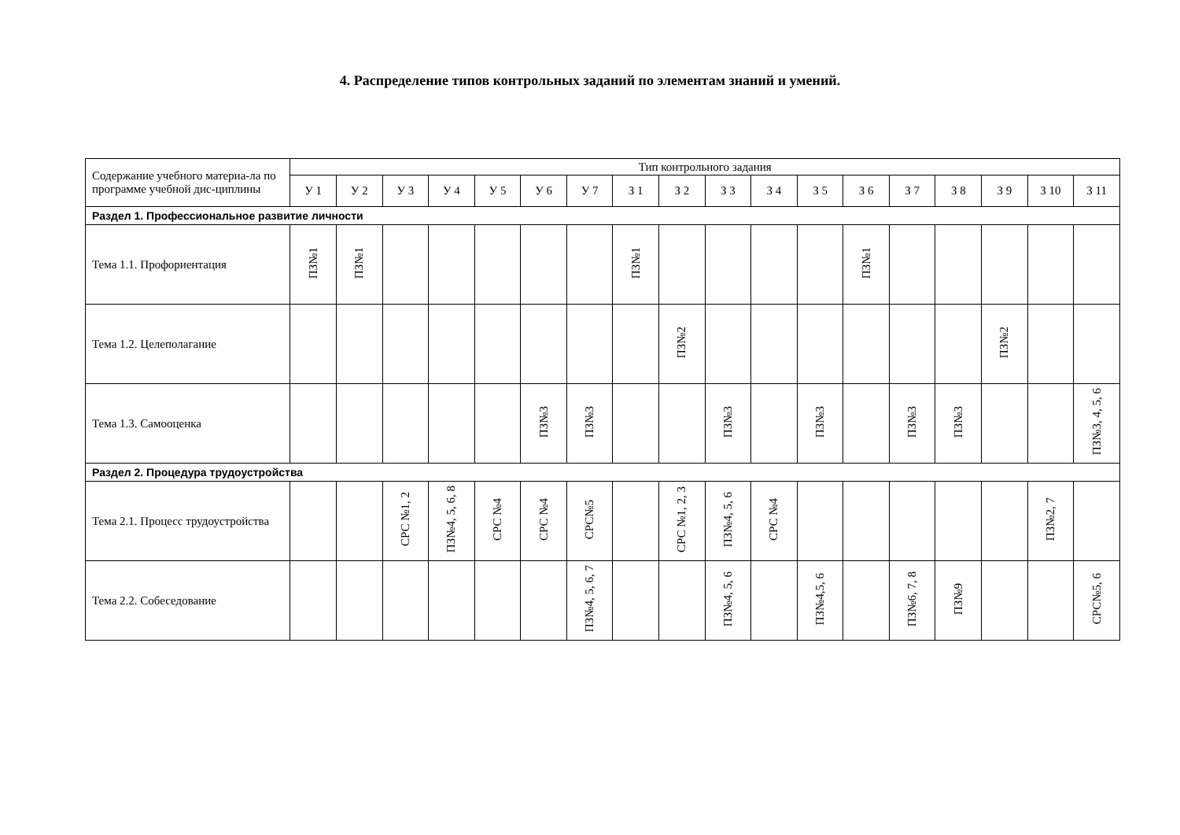4. Распределение типов контрольных заданий по элементам знаний и умений.
| Содержание учебного материа-ла по программе учебной дис-циплины | Тип контрольного задания | | | | | | | | | | | | | | | | | |
| | У 1 | У 2 | У 3 | У 4 | У 5 | У 6 | У 7 | З 1 | З 2 | З 3 | З 4 | З 5 | З 6 | З 7 | З 8 | З 9 | З 10 | З 11 |
| Раздел 1. Профессиональное развитие личности | | | | | | | | | | | | | | | | | | |
| Тема 1.1. Профориентация | ПЗ№1 | ПЗ№1 | | | | | | ПЗ№1 | | | | | ПЗ№1 | | | | | |
| Тема 1.2. Целеполагание | | | | | | | | | ПЗ№2 | | | | | | | ПЗ№2 | | |
| Тема 1.3. Самооценка | | | | | | ПЗ№3 | ПЗ№3 | | | ПЗ№3 | | ПЗ№3 | | ПЗ№3 | ПЗ№3 | | | ПЗ№3, 4, 5, 6 |
| Раздел 2. Процедура трудоустройства | | | | | | | | | | | | | | | | | | |
| Тема 2.1. Процесс трудоустройства | | | СРС №1, 2 | ПЗ№4, 5, 6, 8 | СРС №4 | СРС №4 | СРС№5 | | СРС №1, 2, 3 | ПЗ№4, 5, 6 | СРС №4 | | | | | | ПЗ№2, 7 | |
| Тема 2.2. Собеседование | | | | | | | ПЗ№4, 5, 6, 7 | | | ПЗ№4, 5, 6 | | ПЗ№4,5, 6 | | ПЗ№6, 7, 8 | ПЗ№9 | | | СРС№5, 6 |